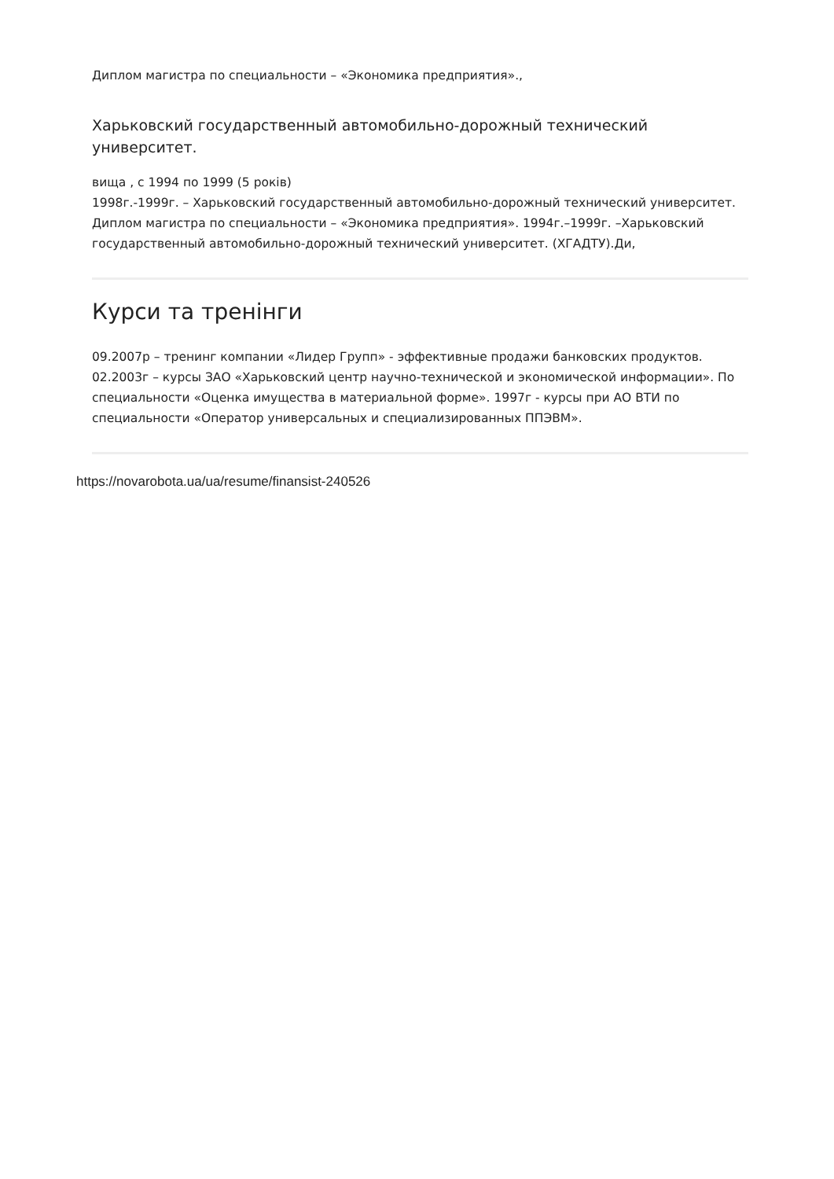Диплом магистра по специальности – «Экономика предприятия».,
Харьковский государственный автомобильно-дорожный технический университет.
вища , с 1994 по 1999 (5 років)
1998г.-1999г. – Харьковский государственный автомобильно-дорожный технический университет. Диплом магистра по специальности – «Экономика предприятия». 1994г.–1999г. –Харьковский государственный автомобильно-дорожный технический университет. (ХГАДТУ).Ди,
Курси та тренінги
09.2007р – тренинг компании «Лидер Групп» - эффективные продажи банковских продуктов. 02.2003г – курсы ЗАО «Харьковский центр научно-технической и экономической информации». По специальности «Оценка имущества в материальной форме». 1997г - курсы при АО ВТИ по специальности «Оператор универсальных и специализированных ППЭВМ».
https://novarobota.ua/ua/resume/finansist-240526